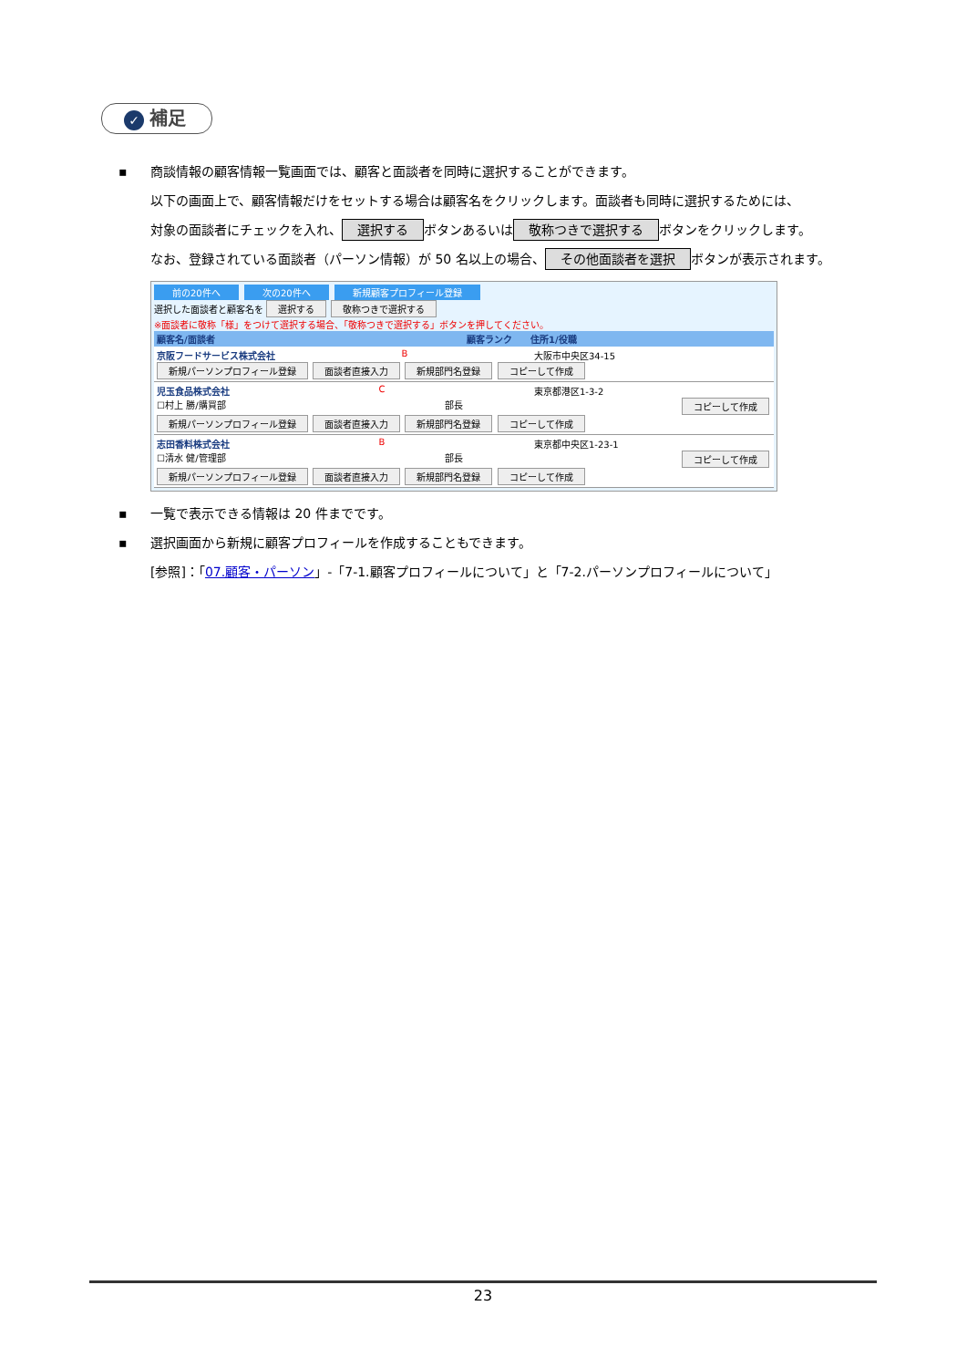✓ 補足
▪ 商談情報の顧客情報一覧画面では、顧客と面談者を同時に選択することができます。
以下の画面上で、顧客情報だけをセットする場合は顧客名をクリックします。面談者も同時に選択するためには、
対象の面談者にチェックを入れ、 選択する ボタンあるいは 敬称つきで選択する ボタンをクリックします。
なお、登録されている面談者（パーソン情報）が 50 名以上の場合、 その他面談者を選択 ボタンが表示されます。
前の20件へ 次の20件へ 新規顧客プロフィール登録
選択した面談者と顧客名を 選択する 敬称つきで選択する
※面談者に敬称「様」をつけて選択する場合、「敬称つきで選択する」ボタンを押してください。
顧客名/面談者 顧客ランク 住所1/役職
京阪フードサービス株式会社 B 大阪市中央区34-15
新規パーソンプロフィール登録 面談者直接入力 新規部門名登録 コピーして作成
児玉食品株式会社 C 東京都港区1-3-2
☐村上 勝/購買部 部長 コピーして作成
新規パーソンプロフィール登録 面談者直接入力 新規部門名登録 コピーして作成
志田香料株式会社 B 東京都中央区1-23-1
☐清水 健/管理部 部長 コピーして作成
新規パーソンプロフィール登録 面談者直接入力 新規部門名登録 コピーして作成
▪ 一覧で表示できる情報は 20 件までです。
▪ 選択画面から新規に顧客プロフィールを作成することもできます。
[参照]：「07.顧客・パーソン」-「7-1.顧客プロフィールについて」と「7-2.パーソンプロフィールについて」
23